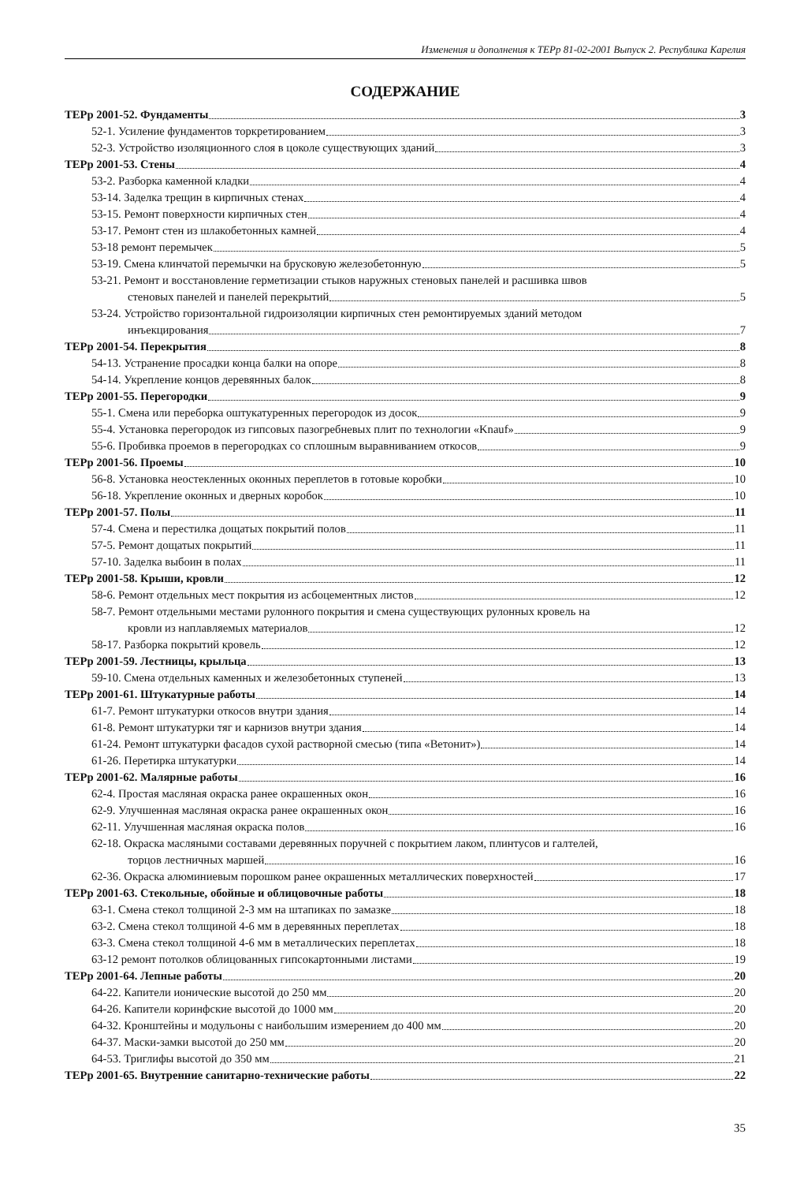Изменения и дополнения к ТЕРр 81-02-2001 Выпуск 2. Республика Карелия
СОДЕРЖАНИЕ
ТЕРр 2001-52. Фундаменты 3
52-1. Усиление фундаментов торкретированием 3
52-3. Устройство изоляционного слоя в цоколе существующих зданий 3
ТЕРр 2001-53. Стены 4
53-2. Разборка каменной кладки 4
53-14. Заделка трещин в кирпичных стенах 4
53-15. Ремонт поверхности кирпичных стен 4
53-17. Ремонт стен из шлакобетонных камней 4
53-18 ремонт перемычек 5
53-19. Смена клинчатой перемычки на брусковую железобетонную 5
53-21. Ремонт и восстановление герметизации стыков наружных стеновых панелей и расшивка швов
стеновых панелей и панелей перекрытий 5
53-24. Устройство горизонтальной гидроизоляции кирпичных стен ремонтируемых зданий методом
инъекцирования 7
ТЕРр 2001-54. Перекрытия 8
54-13. Устранение просадки конца балки на опоре 8
54-14. Укрепление концов деревянных балок 8
ТЕРр 2001-55. Перегородки 9
55-1. Смена или переборка оштукатуренных перегородок из досок 9
55-4. Установка перегородок из гипсовых пазогребневых плит по технологии «Knauf» 9
55-6. Пробивка проемов в перегородках со сплошным выравниванием откосов 9
ТЕРр 2001-56. Проемы 10
56-8. Установка неостекленных оконных переплетов в готовые коробки 10
56-18. Укрепление оконных и дверных коробок 10
ТЕРр 2001-57. Полы 11
57-4. Смена и перестилка дощатых покрытий полов 11
57-5. Ремонт дощатых покрытий 11
57-10. Заделка выбоин в полах 11
ТЕРр 2001-58. Крыши, кровли 12
58-6. Ремонт отдельных мест покрытия из асбоцементных листов 12
58-7. Ремонт отдельными местами рулонного покрытия и смена существующих рулонных кровель на
кровли из наплавляемых материалов 12
58-17. Разборка покрытий кровель 12
ТЕРр 2001-59. Лестницы, крыльца 13
59-10. Смена отдельных каменных и железобетонных ступеней 13
ТЕРр 2001-61. Штукатурные работы 14
61-7. Ремонт штукатурки откосов внутри здания 14
61-8. Ремонт штукатурки тяг и карнизов внутри здания 14
61-24. Ремонт штукатурки фасадов сухой растворной смесью (типа «Ветонит») 14
61-26. Перетирка штукатурки 14
ТЕРр 2001-62. Малярные работы 16
62-4. Простая масляная окраска ранее окрашенных окон 16
62-9. Улучшенная масляная окраска ранее окрашенных окон 16
62-11. Улучшенная масляная окраска полов 16
62-18. Окраска масляными составами деревянных поручней с покрытием лаком, плинтусов и галтелей,
торцов лестничных маршей 16
62-36. Окраска алюминиевым порошком ранее окрашенных металлических поверхностей 17
ТЕРр 2001-63. Стекольные, обойные и облицовочные работы 18
63-1. Смена стекол толщиной 2-3 мм на штапиках по замазке 18
63-2. Смена стекол толщиной 4-6 мм в деревянных переплетах 18
63-3. Смена стекол толщиной 4-6 мм в металлических переплетах 18
63-12 ремонт потолков облицованных гипсокартонными листами 19
ТЕРр 2001-64. Лепные работы 20
64-22. Капители ионические высотой до 250 мм 20
64-26. Капители коринфские высотой до 1000 мм 20
64-32. Кронштейны и модульоны с наибольшим измерением до 400 мм 20
64-37. Маски-замки высотой до 250 мм 20
64-53. Триглифы высотой до 350 мм 21
ТЕРр 2001-65. Внутренние санитарно-технические работы 22
35